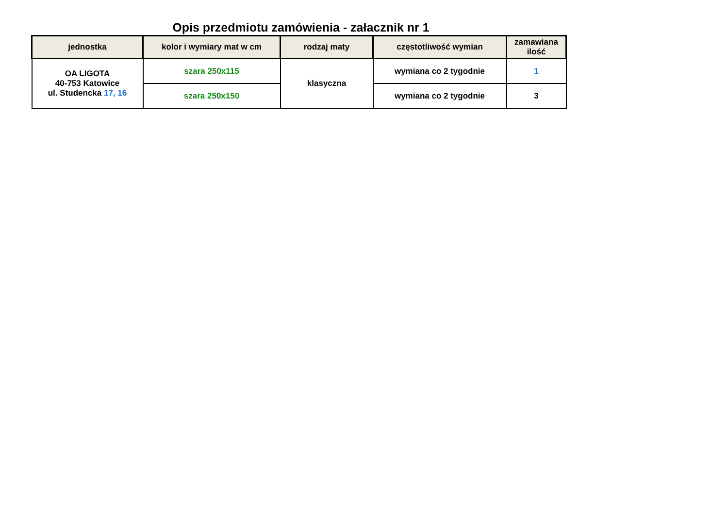Opis przedmiotu zamówienia - załacznik nr 1
| jednostka | kolor i wymiary mat w cm | rodzaj maty | częstotliwość wymian | zamawiana ilość |
| --- | --- | --- | --- | --- |
| OA LIGOTA 40-753 Katowice ul. Studencka 17, 16 | szara 250x115 | klasyczna | wymiana co 2 tygodnie | 1 |
| | szara 250x150 | | wymiana co 2 tygodnie | 3 |